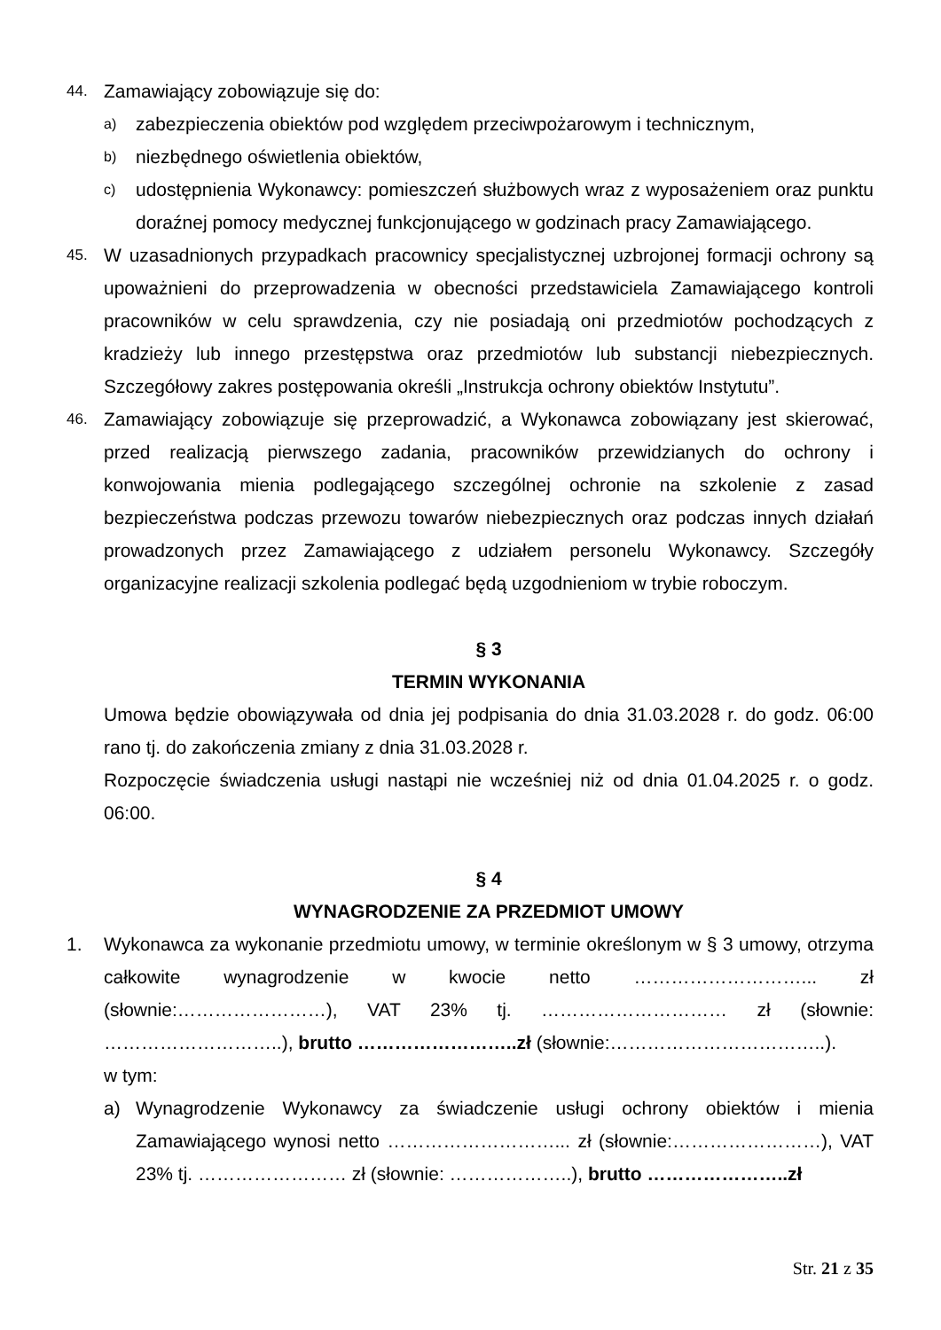44.
Zamawiający zobowiązuje się do:
a)
zabezpieczenia obiektów pod względem przeciwpożarowym i technicznym,
b)
niezbędnego oświetlenia obiektów,
c)
udostępnienia Wykonawcy: pomieszczeń służbowych wraz z wyposażeniem oraz punktu doraźnej pomocy medycznej funkcjonującego w godzinach pracy Zamawiającego.
45.
W uzasadnionych przypadkach pracownicy specjalistycznej uzbrojonej formacji ochrony są upoważnieni do przeprowadzenia w obecności przedstawiciela Zamawiającego kontroli pracowników w celu sprawdzenia, czy nie posiadają oni przedmiotów pochodzących z kradzieży lub innego przestępstwa oraz przedmiotów lub substancji niebezpiecznych. Szczegółowy zakres postępowania określi „Instrukcja ochrony obiektów Instytutu”.
46.
Zamawiający zobowiązuje się przeprowadzić, a Wykonawca zobowiązany jest skierować, przed realizacją pierwszego zadania, pracowników przewidzianych do ochrony i konwojowania mienia podlegającego szczególnej ochronie na szkolenie z zasad bezpieczeństwa podczas przewozu towarów niebezpiecznych oraz podczas innych działań prowadzonych przez Zamawiającego z udziałem personelu Wykonawcy. Szczegóły organizacyjne realizacji szkolenia podlegać będą uzgodnieniom w trybie roboczym.
§ 3
TERMIN WYKONANIA
Umowa będzie obowiązywała od dnia jej podpisania do dnia 31.03.2028 r. do godz. 06:00 rano tj. do zakończenia zmiany z dnia 31.03.2028 r.
Rozpoczęcie świadczenia usługi nastąpi nie wcześniej niż od dnia 01.04.2025 r. o godz. 06:00.
§ 4
WYNAGRODZENIE ZA PRZEDMIOT UMOWY
1. Wykonawca za wykonanie przedmiotu umowy, w terminie określonym w § 3 umowy, otrzyma całkowite wynagrodzenie w kwocie netto ………………………... zł (słownie:……………………), VAT 23% tj. ………………………… zł (słownie: ………………………..), brutto ……………………..zł (słownie:……………………………..).
w tym:
a) Wynagrodzenie Wykonawcy za świadczenie usługi ochrony obiektów i mienia Zamawiającego wynosi netto ………………………... zł (słownie:……………………), VAT 23% tj. …………………… zł (słownie: ………………..), brutto …………………..zł
Str. 21 z 35